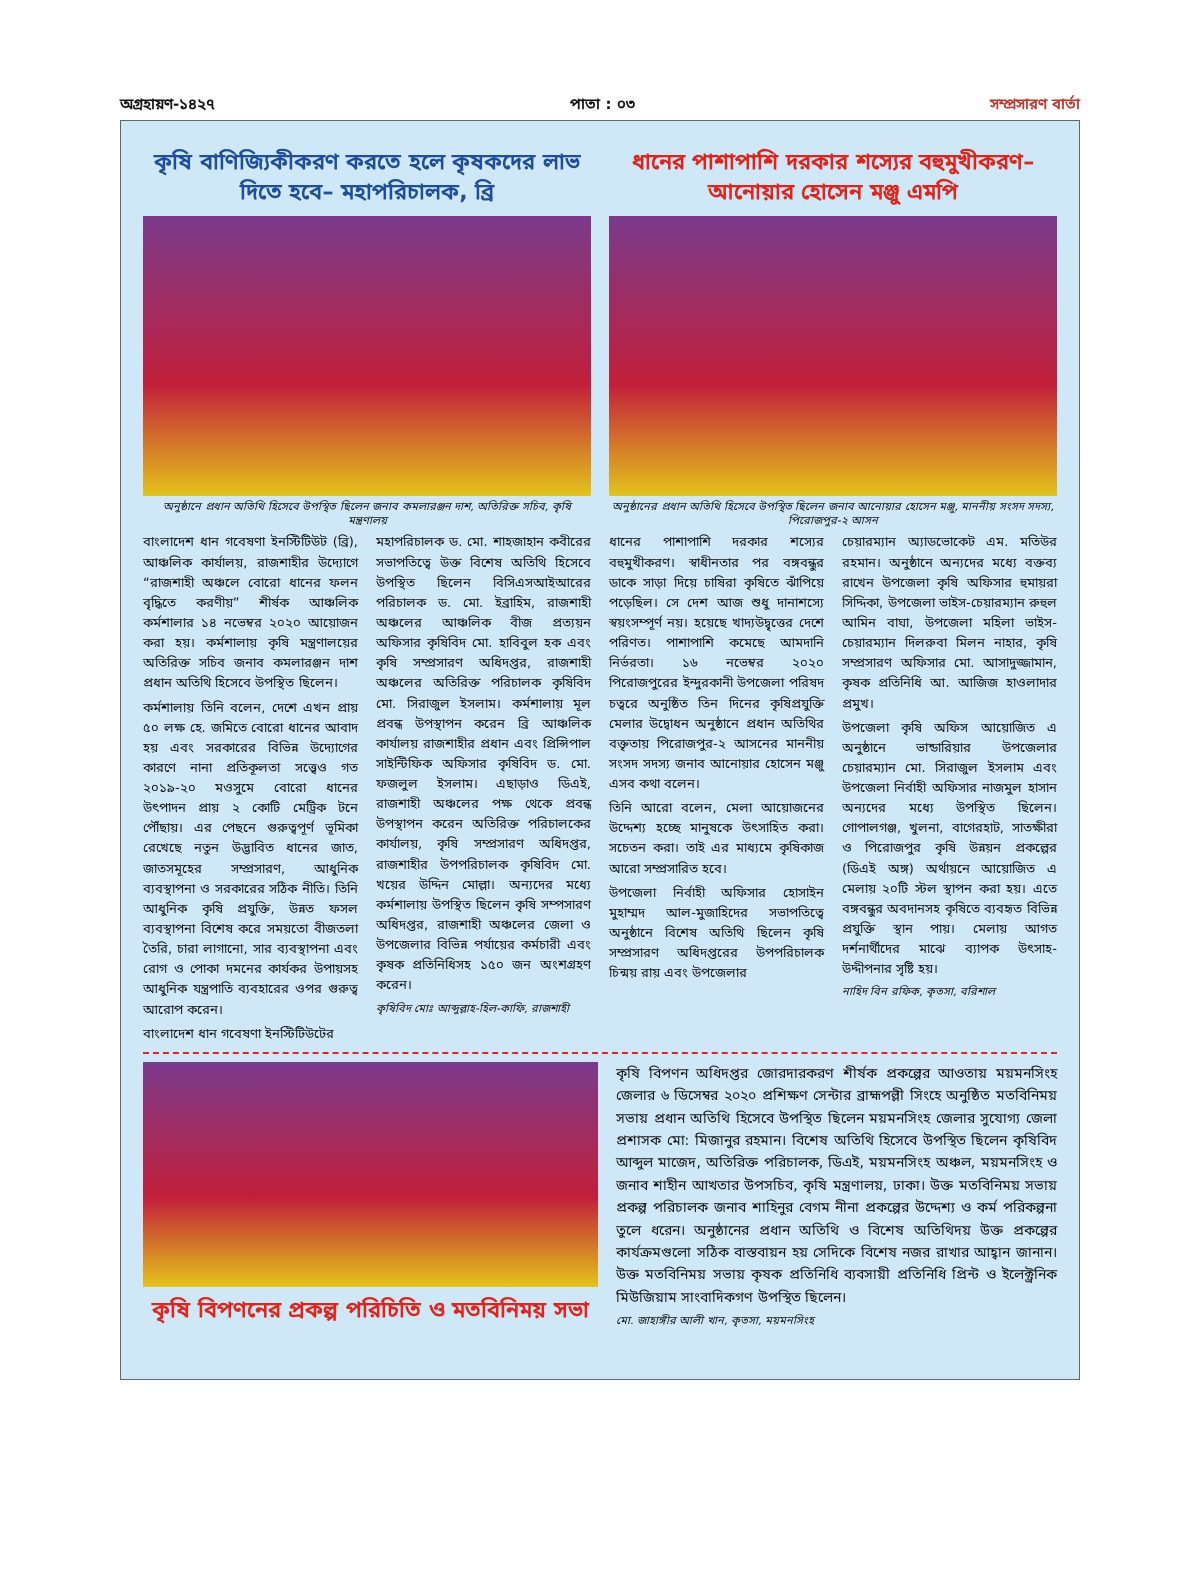অগ্রহায়ণ-১৪২৭ পাতা : ০৩ সম্প্রসারণ বার্তা
কৃষি বাণিজ্যিকীকরণ করতে হলে কৃষকদের লাভ দিতে হবে– মহাপরিচালক, ব্রি
অনুষ্ঠানে প্রধান অতিথি হিসেবে উপস্থিত ছিলেন জনাব কমলারঞ্জন দাশ, অতিরিক্ত সচিব, কৃষি মন্ত্রণালয়
বাংলাদেশ ধান গবেষণা ইনস্টিটিউট (ব্রি), আঞ্চলিক কার্যালয়, রাজশাহীর উদ্যোগে “রাজশাহী অঞ্চলে বোরো ধানের ফলন বৃদ্ধিতে করণীয়” শীর্ষক আঞ্চলিক কর্মশালার ১৪ নভেম্বর ২০২০ আয়োজন করা হয়। কর্মশালায় কৃষি মন্ত্রণালয়ের অতিরিক্ত সচিব জনাব কমলারঞ্জন দাশ প্রধান অতিথি হিসেবে উপস্থিত ছিলেন।
কর্মশালায় তিনি বলেন, দেশে এখন প্রায় ৫০ লক্ষ হে. জমিতে বোরো ধানের আবাদ হয় এবং সরকারের বিভিন্ন উদ্যোগের কারণে নানা প্রতিকূলতা সত্ত্বেও গত ২০১৯-২০ মওসুমে বোরো ধানের উৎপাদন প্রায় ২ কোটি মেট্রিক টনে পৌঁছায়। এর পেছনে গুরুত্বপূর্ণ ভূমিকা রেখেছে নতুন উদ্ভাবিত ধানের জাত, জাতসমূহের সম্প্রসারণ, আধুনিক ব্যবস্থাপনা ও সরকারের সঠিক নীতি। তিনি আধুনিক কৃষি প্রযুক্তি, উন্নত ফসল ব্যবস্থাপনা বিশেষ করে সময়তো বীজতলা তৈরি, চারা লাগানো, সার ব্যবস্থাপনা এবং রোগ ও পোকা দমনের কার্যকর উপায়সহ আধুনিক যন্ত্রপাতি ব্যবহারের ওপর গুরুত্ব আরোপ করেন।
বাংলাদেশ ধান গবেষণা ইনস্টিটিউটের
মহাপরিচালক ড. মো. শাহজাহান কবীরের সভাপতিত্বে উক্ত বিশেষ অতিথি হিসেবে উপস্থিত ছিলেন বিসিএসআইআরের পরিচালক ড. মো. ইব্রাহিম, রাজশাহী অঞ্চলের আঞ্চলিক বীজ প্রত্যয়ন অফিসার কৃষিবিদ মো. হাবিবুল হক এবং কৃষি সম্প্রসারণ অধিদপ্তর, রাজশাহী অঞ্চলের অতিরিক্ত পরিচালক কৃষিবিদ মো. সিরাজুল ইসলাম। কর্মশালায় মূল প্রবন্ধ উপস্থাপন করেন ব্রি আঞ্চলিক কার্যালয় রাজশাহীর প্রধান এবং প্রিন্সিপাল সাইন্টিফিক অফিসার কৃষিবিদ ড. মো. ফজলুল ইসলাম। এছাড়াও ডিএই, রাজশাহী অঞ্চলের পক্ষ থেকে প্রবন্ধ উপস্থাপন করেন অতিরিক্ত পরিচালকের কার্যালয়, কৃষি সম্প্রসারণ অধিদপ্তর, রাজশাহীর উপপরিচালক কৃষিবিদ মো. খয়ের উদ্দিন মোল্লা। অন্যদের মধ্যে কর্মশালায় উপস্থিত ছিলেন কৃষি সম্পসারণ অধিদপ্তর, রাজশাহী অঞ্চলের জেলা ও উপজেলার বিভিন্ন পর্যায়ের কর্মচারী এবং কৃষক প্রতিনিধিসহ ১৫০ জন অংশগ্রহণ করেন।
কৃষিবিদ মোঃ আব্দুল্লাহ-হিল-কাফি, রাজশাহী
ধানের পাশাপাশি দরকার শস্যের বহুমুখীকরণ– আনোয়ার হোসেন মঞ্জু এমপি
অনুষ্ঠানের প্রধান অতিথি হিসেবে উপস্থিত ছিলেন জনাব আনোয়ার হোসেন মঞ্জু, মাননীয় সংসদ সদস্য, পিরোজপুর-২ আসন
ধানের পাশাপাশি দরকার শস্যের বহুমুখীকরণ। স্বাধীনতার পর বঙ্গবন্ধুর ডাকে সাড়া দিয়ে চাষিরা কৃষিতে ঝাঁপিয়ে পড়েছিল। সে দেশ আজ শুধু দানাশস্যে স্বয়ংসম্পূর্ণ নয়। হয়েছে খাদ্যউদ্বৃত্তের দেশে পরিণত। পাশাপাশি কমেছে আমদানি নির্ভরতা। ১৬ নভেম্বর ২০২০ পিরোজপুরের ইন্দুরকানী উপজেলা পরিষদ চত্বরে অনুষ্ঠিত তিন দিনের কৃষিপ্রযুক্তি মেলার উদ্বোধন অনুষ্ঠানে প্রধান অতিথির বক্তৃতায় পিরোজপুর-২ আসনের মাননীয় সংসদ সদস্য জনাব আনোয়ার হোসেন মঞ্জু এসব কথা বলেন।
তিনি আরো বলেন, মেলা আয়োজনের উদ্দেশ্য হচ্ছে মানুষকে উৎসাহিত করা। সচেতন করা। তাই এর মাধ্যমে কৃষিকাজ আরো সম্প্রসারিত হবে।
উপজেলা নির্বাহী অফিসার হোসাইন মুহাম্মদ আল-মুজাহিদের সভাপতিত্বে অনুষ্ঠানে বিশেষ অতিথি ছিলেন কৃষি সম্প্রসারণ অধিদপ্তরের উপপরিচালক চিন্ময় রায় এবং উপজেলার
চেয়ারম্যান অ্যাডভোকেট এম. মতিউর রহমান। অনুষ্ঠানে অন্যদের মধ্যে বক্তব্য রাখেন উপজেলা কৃষি অফিসার হুমায়রা সিদ্দিকা, উপজেলা ভাইস-চেয়ারম্যান রুহুল আমিন বাঘা, উপজেলা মহিলা ভাইস-চেয়ারম্যান দিলরুবা মিলন নাহার, কৃষি সম্প্রসারণ অফিসার মো. আসাদুজ্জামান, কৃষক প্রতিনিধি আ. আজিজ হাওলাদার প্রমুখ।
উপজেলা কৃষি অফিস আয়োজিত এ অনুষ্ঠানে ভান্ডারিয়ার উপজেলার চেয়ারম্যান মো. সিরাজুল ইসলাম এবং উপজেলা নির্বাহী অফিসার নাজমুল হাসান অন্যদের মধ্যে উপস্থিত ছিলেন। গোপালগঞ্জ, খুলনা, বাগেরহাট, সাতক্ষীরা ও পিরোজপুর কৃষি উন্নয়ন প্রকল্পের (ডিএই অঙ্গ) অর্থায়নে আয়োজিত এ মেলায় ২০টি স্টল স্থাপন করা হয়। এতে বঙ্গবন্ধুর অবদানসহ কৃষিতে ব্যবহৃত বিভিন্ন প্রযুক্তি স্থান পায়। মেলায় আগত দর্শনার্থীদের মাঝে ব্যাপক উৎসাহ-উদ্দীপনার সৃষ্টি হয়।
নাহিদ বিন রফিক, কৃতসা, বরিশাল
কৃষি বিপণনের প্রকল্প পরিচিতি ও মতবিনিময় সভা
কৃষি বিপণন অধিদপ্তর জোরদারকরণ শীর্ষক প্রকল্পের আওতায় ময়মনসিংহ জেলার ৬ ডিসেম্বর ২০২০ প্রশিক্ষণ সেন্টার ব্রাহ্মপল্লী সিংহে অনুষ্ঠিত মতবিনিময় সভায় প্রধান অতিথি হিসেবে উপস্থিত ছিলেন ময়মনসিংহ জেলার সুযোগ্য জেলা প্রশাসক মো: মিজানুর রহমান। বিশেষ অতিথি হিসেবে উপস্থিত ছিলেন কৃষিবিদ আব্দুল মাজেদ, অতিরিক্ত পরিচালক, ডিএই, ময়মনসিংহ অঞ্চল, ময়মনসিংহ ও জনাব শাহীন আখতার উপসচিব, কৃষি মন্ত্রণালয়, ঢাকা। উক্ত মতবিনিময় সভায় প্রকল্প পরিচালক জনাব শাহিনুর বেগম নীনা প্রকল্পের উদ্দেশ্য ও কর্ম পরিকল্পনা তুলে ধরেন। অনুষ্ঠানের প্রধান অতিথি ও বিশেষ অতিথিদয় উক্ত প্রকল্পের কার্যক্রমগুলো সঠিক বাস্তবায়ন হয় সেদিকে বিশেষ নজর রাখার আহ্বান জানান। উক্ত মতবিনিময় সভায় কৃষক প্রতিনিধি ব্যবসায়ী প্রতিনিধি প্রিন্ট ও ইলেক্ট্রনিক মিউজিয়াম সাংবাদিকগণ উপস্থিত ছিলেন।
মো. জাহাঙ্গীর আলী খান, কৃতসা, ময়মনসিংহ